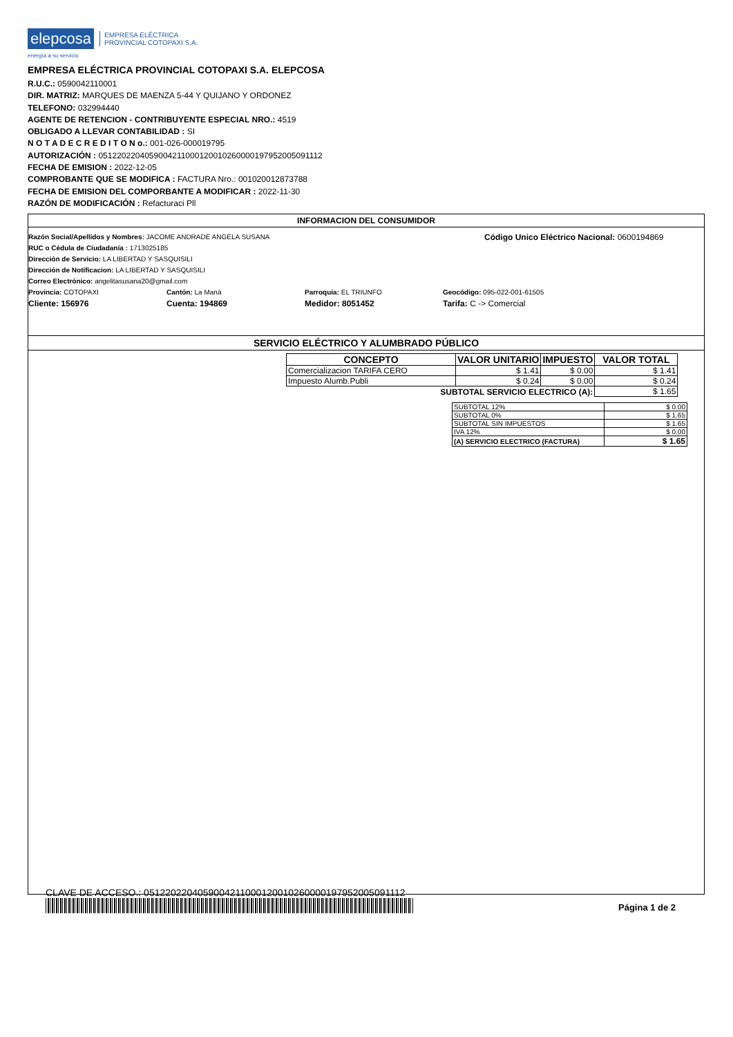elepcosa EMPRESA ELÉCTRICA
PROVINCIAL COTOPAXI S.A.
energía a su servicio
EMPRESA ELÉCTRICA PROVINCIAL COTOPAXI S.A. ELEPCOSA
R.U.C.: 0590042110001
DIR. MATRIZ: MARQUES DE MAENZA 5-44 Y QUIJANO Y ORDONEZ
TELEFONO: 032994440
AGENTE DE RETENCION - CONTRIBUYENTE ESPECIAL NRO.: 4519
OBLIGADO A LLEVAR CONTABILIDAD : SI
N O T A D E C R E D I T O N o.: 001-026-000019795
AUTORIZACIÓN : 0512202204059004211000120010260000197952005091112
FECHA DE EMISION : 2022-12-05
COMPROBANTE QUE SE MODIFICA : FACTURA Nro.: 001020012873788
FECHA DE EMISION DEL COMPORBANTE A MODIFICAR : 2022-11-30
RAZÓN DE MODIFICACIÓN : Refacturaci Pll
INFORMACION DEL CONSUMIDOR
Código Unico Eléctrico Nacional: 0600194869
Razón Social/Apellidos y Nombres: JACOME ANDRADE ANGELA SUSANA
RUC o Cédula de Ciudadanía : 1713025185
Dirección de Servicio: LA LIBERTAD Y SASQUISILI
Dirección de Notificacion: LA LIBERTAD Y SASQUISILI
Correo Electrónico: angelitasusana20@gmail.com
Provincia: COTOPAXI Cantón: La Maná Parroquia: EL TRIUNFO Geocódigo: 095-022-001-61505
Cliente: 156976 Cuenta: 194869 Medidor: 8051452 Tarifa: C -> Comercial
SERVICIO ELÉCTRICO Y ALUMBRADO PÚBLICO
| CONCEPTO | VALOR UNITARIO | IMPUESTO | VALOR TOTAL |
| --- | --- | --- | --- |
| Comercializacion TARIFA CERO | $ 1.41 | $ 0.00 | $ 1.41 |
| Impuesto Alumb.Publi | $ 0.24 | $ 0.00 | $ 0.24 |
| SUBTOTAL SERVICIO ELECTRICO (A): | | | $ 1.65 |
| SUBTOTAL 12% | $ 0.00 |
| SUBTOTAL 0% | $ 1.65 |
| SUBTOTAL SIN IMPUESTOS | $ 1.65 |
| IVA 12% | $ 0.00 |
| (A) SERVICIO ELECTRICO (FACTURA) | $ 1.65 |
CLAVE DE ACCESO.: 0512202204059004211000120010260000197952005091112
Página 1 de 2